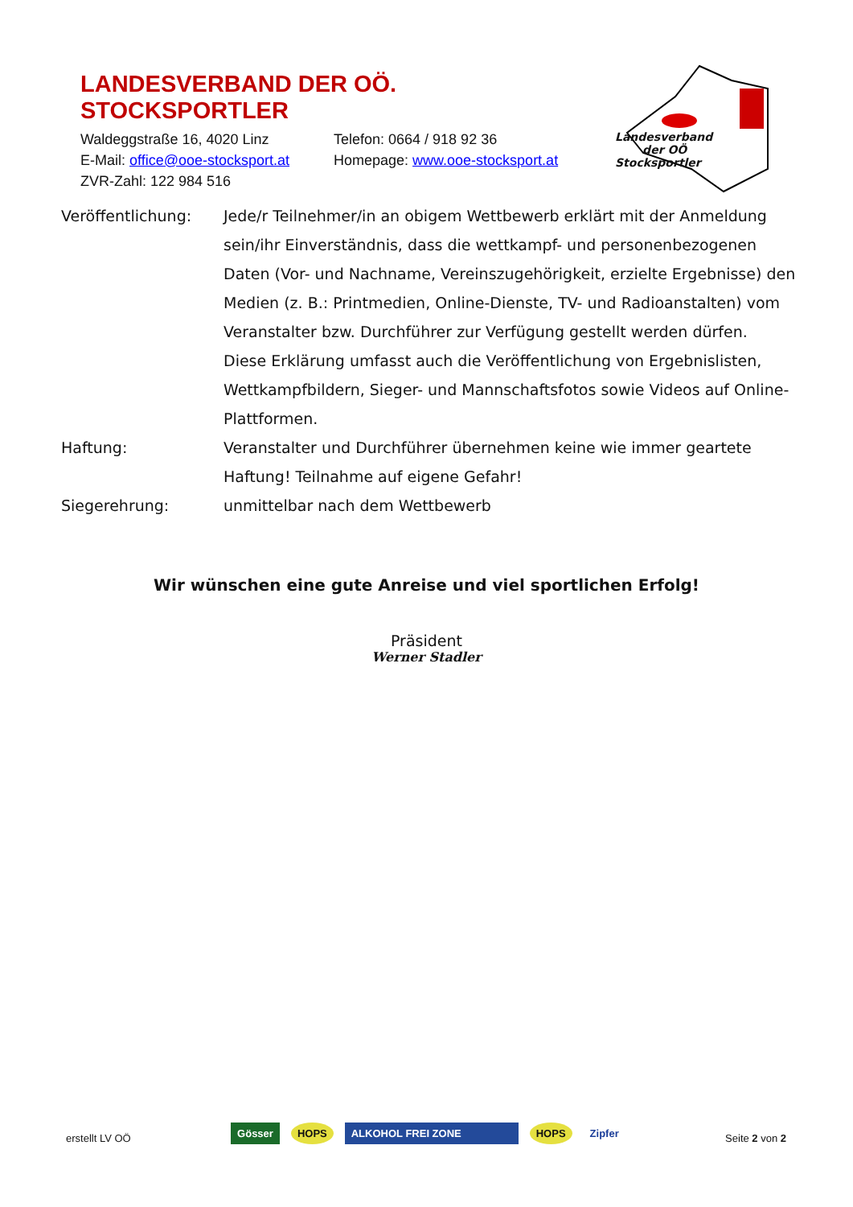LANDESVERBAND DER OÖ. STOCKSPORTLER
Waldeggstraße 16, 4020 Linz Telefon: 0664 / 918 92 36
E-Mail: office@ooe-stocksport.at Homepage: www.ooe-stocksport.at
ZVR-Zahl: 122 984 516
Landesverband
der OÖ Stocksportler
Veröffentlichung: Jede/r Teilnehmer/in an obigem Wettbewerb erklärt mit der Anmeldung sein/ihr Einverständnis, dass die wettkampf- und personenbezogenen Daten (Vor- und Nachname, Vereinszugehörigkeit, erzielte Ergebnisse) den Medien (z. B.: Printmedien, Online-Dienste, TV- und Radioanstalten) vom Veranstalter bzw. Durchführer zur Verfügung gestellt werden dürfen.
Diese Erklärung umfasst auch die Veröffentlichung von Ergebnislisten, Wettkampfbildern, Sieger- und Mannschaftsfotos sowie Videos auf Online-Plattformen.
Haftung: Veranstalter und Durchführer übernehmen keine wie immer geartete Haftung! Teilnahme auf eigene Gefahr!
Siegerehrung: unmittelbar nach dem Wettbewerb
Wir wünschen eine gute Anreise und viel sportlichen Erfolg!
Präsident
Werner Stadler
erstellt LV OÖ
Gösser HOPS ALKOHOL FREI ZONE HOPS Zipfer
Seite 2 von 2